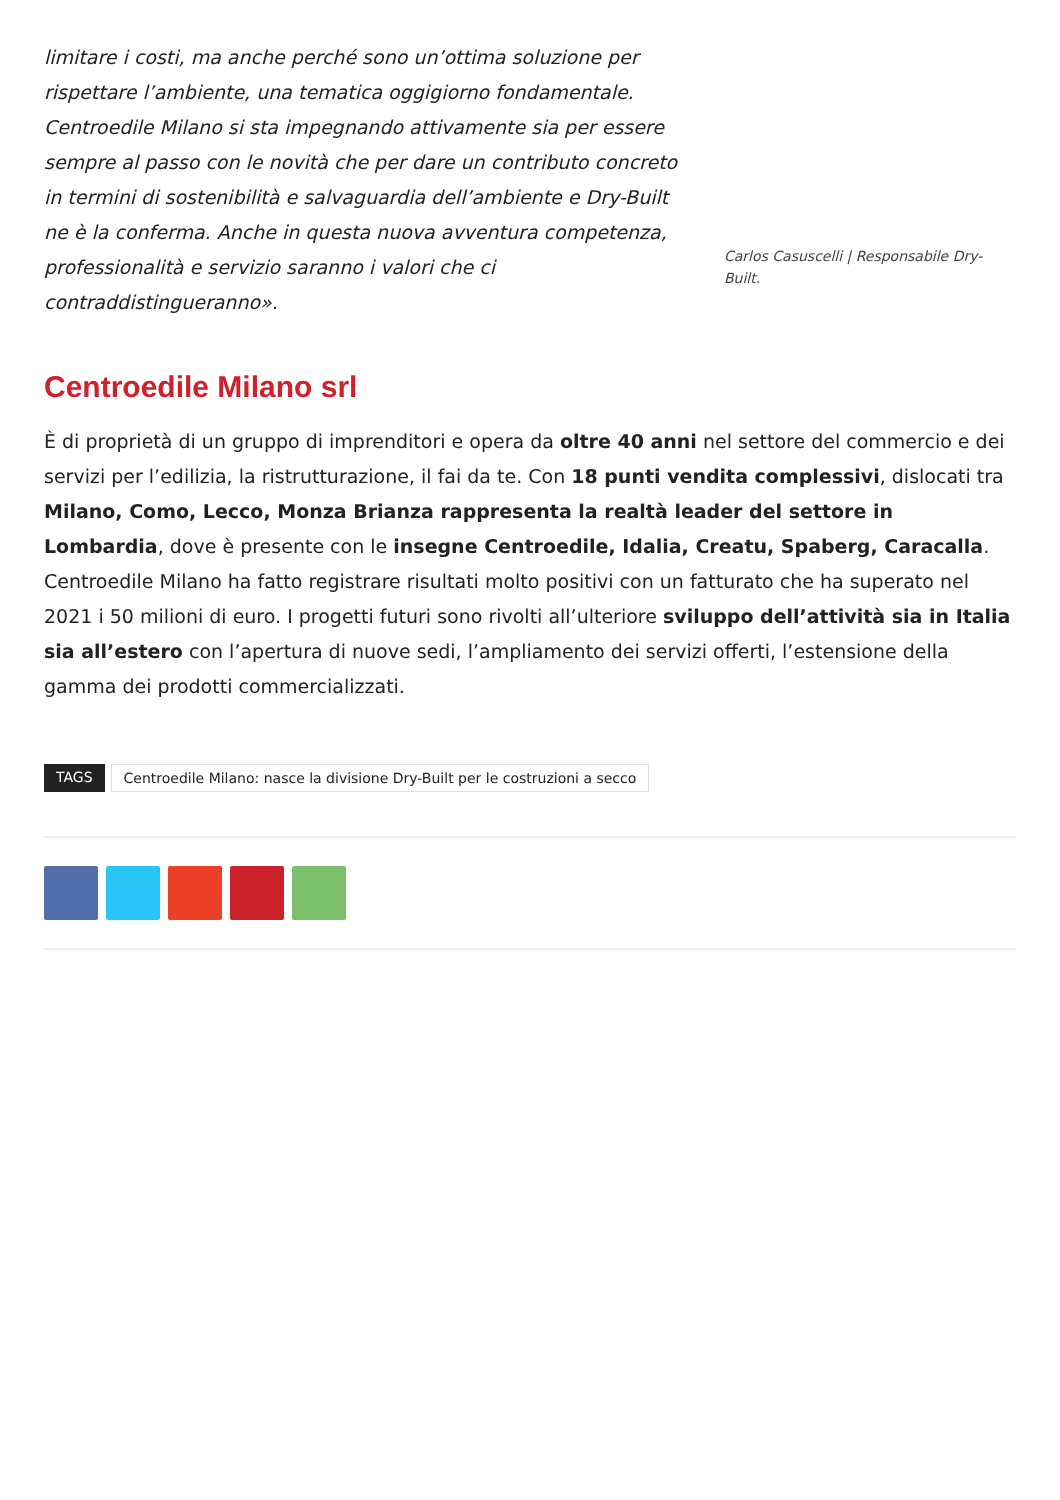limitare i costi, ma anche perché sono un’ottima soluzione per rispettare l’ambiente, una tematica oggigiorno fondamentale. Centroedile Milano si sta impegnando attivamente sia per essere sempre al passo con le novità che per dare un contributo concreto in termini di sostenibilità e salvaguardia dell’ambiente e Dry-Built ne è la conferma. Anche in questa nuova avventura competenza, professionalità e servizio saranno i valori che ci contraddistingueranno».
Carlos Casuscelli | Responsabile Dry-Built.
Centroedile Milano srl
È di proprietà di un gruppo di imprenditori e opera da oltre 40 anni nel settore del commercio e dei servizi per l’edilizia, la ristrutturazione, il fai da te. Con 18 punti vendita complessivi, dislocati tra Milano, Como, Lecco, Monza Brianza rappresenta la realtà leader del settore in Lombardia, dove è presente con le insegne Centroedile, Idalia, Creatu, Spaberg, Caracalla. Centroedile Milano ha fatto registrare risultati molto positivi con un fatturato che ha superato nel 2021 i 50 milioni di euro. I progetti futuri sono rivolti all’ulteriore sviluppo dell’attività sia in Italia sia all’estero con l’apertura di nuove sedi, l’ampliamento dei servizi offerti, l’estensione della gamma dei prodotti commercializzati.
TAGS Centroedile Milano: nasce la divisione Dry-Built per le costruzioni a secco